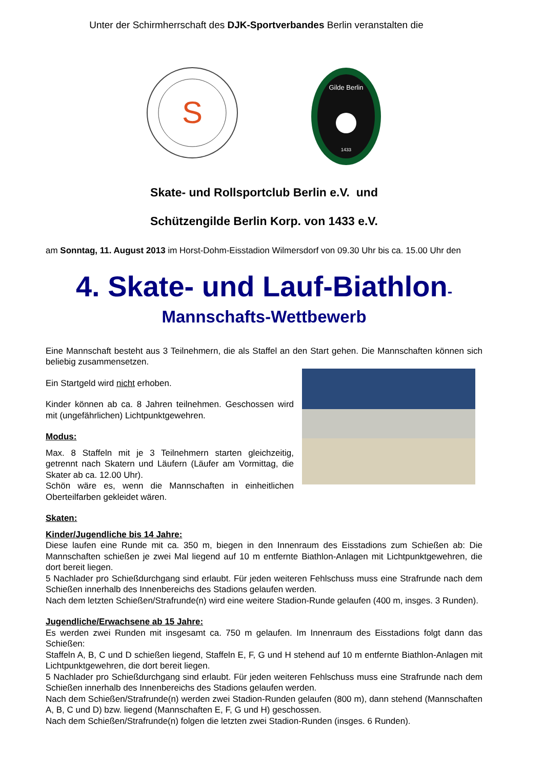Unter der Schirmherrschaft des DJK-Sportverbandes Berlin veranstalten die
S
Gilde Berlin
1433
Skate- und Rollsportclub Berlin e.V. und
Schützengilde Berlin Korp. von 1433 e.V.
am Sonntag, 11. August 2013 im Horst-Dohm-Eisstadion Wilmersdorf von 09.30 Uhr bis ca. 15.00 Uhr den
4. Skate- und Lauf-Biathlon-
Mannschafts-Wettbewerb
Eine Mannschaft besteht aus 3 Teilnehmern, die als Staffel an den Start gehen. Die Mannschaften können sich beliebig zusammensetzen.
Ein Startgeld wird nicht erhoben.
Kinder können ab ca. 8 Jahren teilnehmen. Geschossen wird mit (ungefährlichen) Lichtpunktgewehren.
Modus:
Max. 8 Staffeln mit je 3 Teilnehmern starten gleichzeitig, getrennt nach Skatern und Läufern (Läufer am Vormittag, die Skater ab ca. 12.00 Uhr).
Schön wäre es, wenn die Mannschaften in einheitlichen Oberteilfarben gekleidet wären.
Skaten:
Kinder/Jugendliche bis 14 Jahre:
Diese laufen eine Runde mit ca. 350 m, biegen in den Innenraum des Eisstadions zum Schießen ab: Die Mannschaften schießen je zwei Mal liegend auf 10 m entfernte Biathlon-Anlagen mit Lichtpunktgewehren, die dort bereit liegen.
5 Nachlader pro Schießdurchgang sind erlaubt. Für jeden weiteren Fehlschuss muss eine Strafrunde nach dem Schießen innerhalb des Innenbereichs des Stadions gelaufen werden.
Nach dem letzten Schießen/Strafrunde(n) wird eine weitere Stadion-Runde gelaufen (400 m, insges. 3 Runden).
Jugendliche/Erwachsene ab 15 Jahre:
Es werden zwei Runden mit insgesamt ca. 750 m gelaufen. Im Innenraum des Eisstadions folgt dann das Schießen:
Staffeln A, B, C und D schießen liegend, Staffeln E, F, G und H stehend auf 10 m entfernte Biathlon-Anlagen mit Lichtpunktgewehren, die dort bereit liegen.
5 Nachlader pro Schießdurchgang sind erlaubt. Für jeden weiteren Fehlschuss muss eine Strafrunde nach dem Schießen innerhalb des Innenbereichs des Stadions gelaufen werden.
Nach dem Schießen/Strafrunde(n) werden zwei Stadion-Runden gelaufen (800 m), dann stehend (Mannschaften A, B, C und D) bzw. liegend (Mannschaften E, F, G und H) geschossen.
Nach dem Schießen/Strafrunde(n) folgen die letzten zwei Stadion-Runden (insges. 6 Runden).